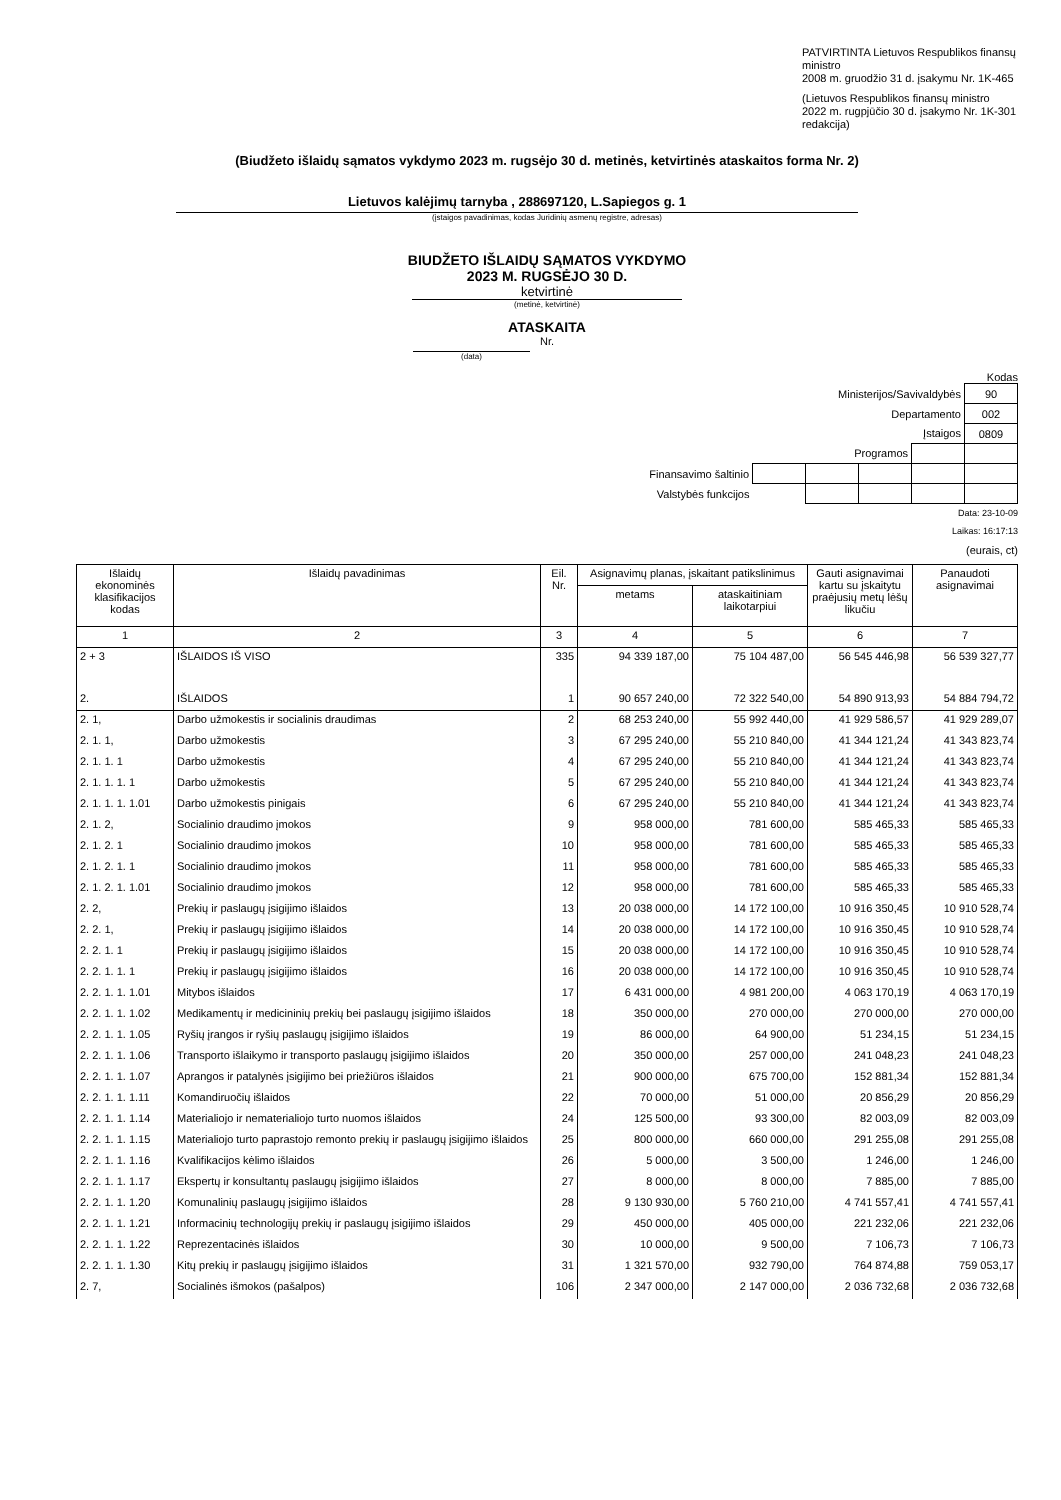PATVIRTINTA Lietuvos Respublikos finansų ministro
2008 m. gruodžio 31 d. įsakymu Nr. 1K-465
(Lietuvos Respublikos finansų ministro
2022 m. rugpjūčio 30 d. įsakymo Nr. 1K-301 redakcija)
(Biudžeto išlaidų sąmatos vykdymo 2023 m. rugsėjo 30 d. metinės, ketvirtinės ataskaitos forma Nr. 2)
Lietuvos kalėjimų tarnyba , 288697120, L.Sapiegos g. 1
(įstaigos pavadinimas, kodas Juridinių asmenų registre, adresas)
BIUDŽETO IŠLAIDŲ SĄMATOS VYKDYMO
2023 M. RUGSĖJO 30 D.
ketvirtinė
(metinė, ketvirtinė)
ATASKAITA
Nr.
(data)
Kodas
| Ministerijos/Savivaldybės | | | | | 90 |
| Departamento | | | | | 002 |
| Įstaigos | | | | | 0809 |
| Programos | | | | | |
| Finansavimo šaltinio | | | | | |
| Valstybės funkcijos | | | | | |
Data: 23-10-09
Laikas: 16:17:13
(eurais, ct)
| Išlaidų ekonominės klasifikacijos kodas | Išlaidų pavadinimas | Eil. Nr. | Asignavimų planas, įskaitant patikslinimus | | Gauti asignavimai kartu su įskaitytu praėjusių metų lėšų likučiu | Panaudoti asignavimai |
| --- | --- | --- | --- | --- | --- | --- |
| | | | metams | ataskaitiniam laikotarpiui | | |
| 1 | 2 | 3 | 4 | 5 | 6 | 7 |
| 2 + 3 | IŠLAIDOS IŠ VISO | 335 | 94 339 187,00 | 75 104 487,00 | 56 545 446,98 | 56 539 327,77 |
| 2. | IŠLAIDOS | 1 | 90 657 240,00 | 72 322 540,00 | 54 890 913,93 | 54 884 794,72 |
| 2. 1, | Darbo užmokestis ir socialinis draudimas | 2 | 68 253 240,00 | 55 992 440,00 | 41 929 586,57 | 41 929 289,07 |
| 2. 1. 1, | Darbo užmokestis | 3 | 67 295 240,00 | 55 210 840,00 | 41 344 121,24 | 41 343 823,74 |
| 2. 1. 1. 1 | Darbo užmokestis | 4 | 67 295 240,00 | 55 210 840,00 | 41 344 121,24 | 41 343 823,74 |
| 2. 1. 1. 1. 1 | Darbo užmokestis | 5 | 67 295 240,00 | 55 210 840,00 | 41 344 121,24 | 41 343 823,74 |
| 2. 1. 1. 1. 1.01 | Darbo užmokestis pinigais | 6 | 67 295 240,00 | 55 210 840,00 | 41 344 121,24 | 41 343 823,74 |
| 2. 1. 2, | Socialinio draudimo įmokos | 9 | 958 000,00 | 781 600,00 | 585 465,33 | 585 465,33 |
| 2. 1. 2. 1 | Socialinio draudimo įmokos | 10 | 958 000,00 | 781 600,00 | 585 465,33 | 585 465,33 |
| 2. 1. 2. 1. 1 | Socialinio draudimo įmokos | 11 | 958 000,00 | 781 600,00 | 585 465,33 | 585 465,33 |
| 2. 1. 2. 1. 1.01 | Socialinio draudimo įmokos | 12 | 958 000,00 | 781 600,00 | 585 465,33 | 585 465,33 |
| 2. 2, | Prekių ir paslaugų įsigijimo išlaidos | 13 | 20 038 000,00 | 14 172 100,00 | 10 916 350,45 | 10 910 528,74 |
| 2. 2. 1, | Prekių ir paslaugų įsigijimo išlaidos | 14 | 20 038 000,00 | 14 172 100,00 | 10 916 350,45 | 10 910 528,74 |
| 2. 2. 1. 1 | Prekių ir paslaugų įsigijimo išlaidos | 15 | 20 038 000,00 | 14 172 100,00 | 10 916 350,45 | 10 910 528,74 |
| 2. 2. 1. 1. 1 | Prekių ir paslaugų įsigijimo išlaidos | 16 | 20 038 000,00 | 14 172 100,00 | 10 916 350,45 | 10 910 528,74 |
| 2. 2. 1. 1. 1.01 | Mitybos išlaidos | 17 | 6 431 000,00 | 4 981 200,00 | 4 063 170,19 | 4 063 170,19 |
| 2. 2. 1. 1. 1.02 | Medikamentų ir medicininių prekių bei paslaugų įsigijimo išlaidos | 18 | 350 000,00 | 270 000,00 | 270 000,00 | 270 000,00 |
| 2. 2. 1. 1. 1.05 | Ryšių įrangos ir ryšių paslaugų įsigijimo išlaidos | 19 | 86 000,00 | 64 900,00 | 51 234,15 | 51 234,15 |
| 2. 2. 1. 1. 1.06 | Transporto išlaikymo ir transporto paslaugų įsigijimo išlaidos | 20 | 350 000,00 | 257 000,00 | 241 048,23 | 241 048,23 |
| 2. 2. 1. 1. 1.07 | Aprangos ir patalynės įsigijimo bei priežiūros išlaidos | 21 | 900 000,00 | 675 700,00 | 152 881,34 | 152 881,34 |
| 2. 2. 1. 1. 1.11 | Komandiruočių išlaidos | 22 | 70 000,00 | 51 000,00 | 20 856,29 | 20 856,29 |
| 2. 2. 1. 1. 1.14 | Materialiojo ir nematerialiojo turto nuomos išlaidos | 24 | 125 500,00 | 93 300,00 | 82 003,09 | 82 003,09 |
| 2. 2. 1. 1. 1.15 | Materialiojo turto paprastojo remonto prekių ir paslaugų įsigijimo išlaidos | 25 | 800 000,00 | 660 000,00 | 291 255,08 | 291 255,08 |
| 2. 2. 1. 1. 1.16 | Kvalifikacijos kėlimo išlaidos | 26 | 5 000,00 | 3 500,00 | 1 246,00 | 1 246,00 |
| 2. 2. 1. 1. 1.17 | Ekspertų ir konsultantų paslaugų įsigijimo išlaidos | 27 | 8 000,00 | 8 000,00 | 7 885,00 | 7 885,00 |
| 2. 2. 1. 1. 1.20 | Komunalinių paslaugų įsigijimo išlaidos | 28 | 9 130 930,00 | 5 760 210,00 | 4 741 557,41 | 4 741 557,41 |
| 2. 2. 1. 1. 1.21 | Informacinių technologijų prekių ir paslaugų įsigijimo išlaidos | 29 | 450 000,00 | 405 000,00 | 221 232,06 | 221 232,06 |
| 2. 2. 1. 1. 1.22 | Reprezentacinės išlaidos | 30 | 10 000,00 | 9 500,00 | 7 106,73 | 7 106,73 |
| 2. 2. 1. 1. 1.30 | Kitų prekių ir paslaugų įsigijimo išlaidos | 31 | 1 321 570,00 | 932 790,00 | 764 874,88 | 759 053,17 |
| 2. 7, | Socialinės išmokos (pašalpos) | 106 | 2 347 000,00 | 2 147 000,00 | 2 036 732,68 | 2 036 732,68 |